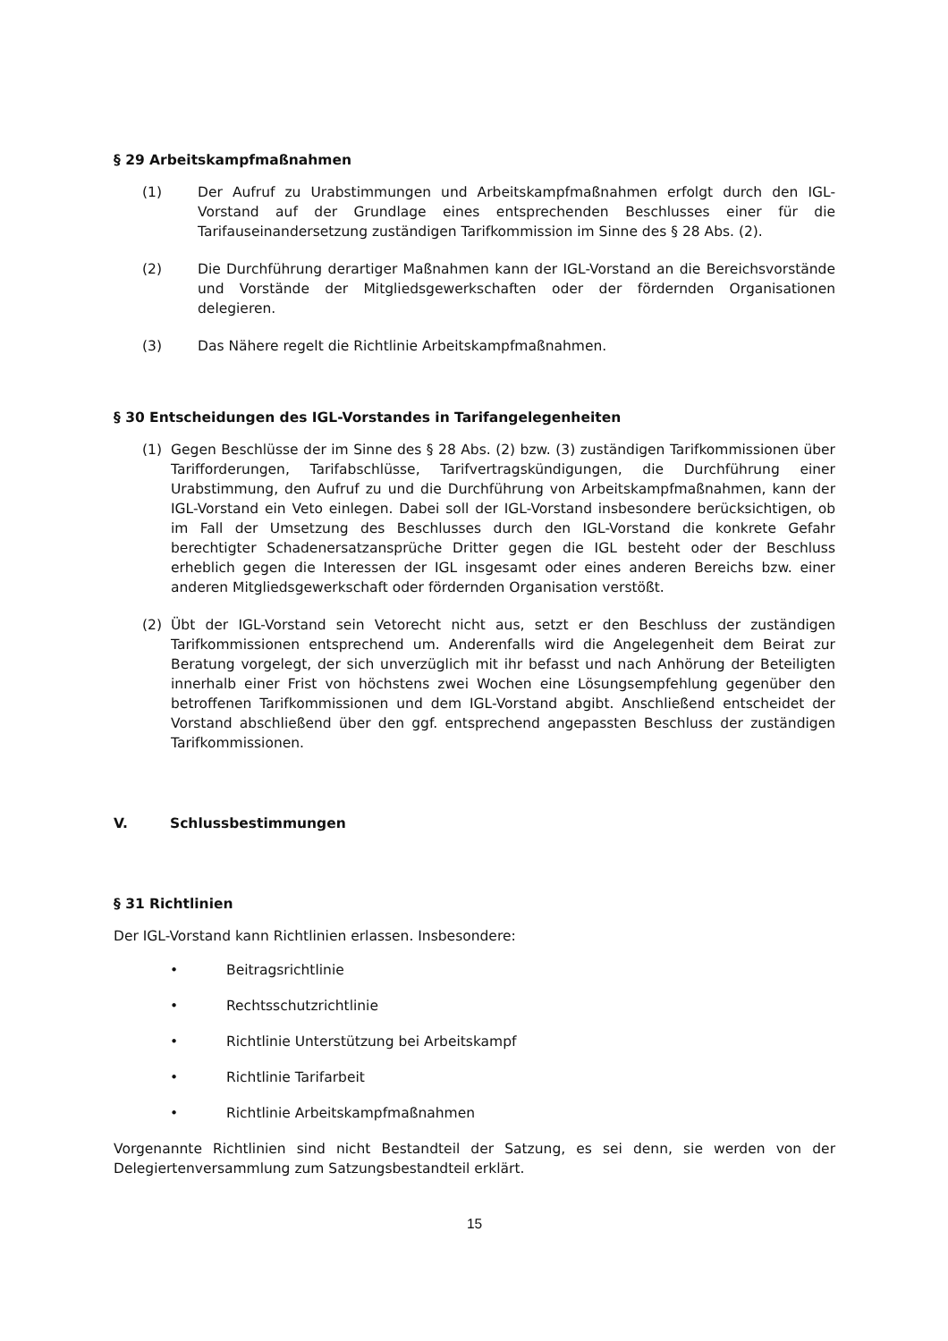§ 29 Arbeitskampfmaßnahmen
(1) Der Aufruf zu Urabstimmungen und Arbeitskampfmaßnahmen erfolgt durch den IGL-Vorstand auf der Grundlage eines entsprechenden Beschlusses einer für die Tarifauseinandersetzung zuständigen Tarifkommission im Sinne des § 28 Abs. (2).
(2) Die Durchführung derartiger Maßnahmen kann der IGL-Vorstand an die Bereichsvorstände und Vorstände der Mitgliedsgewerkschaften oder der fördernden Organisationen delegieren.
(3) Das Nähere regelt die Richtlinie Arbeitskampfmaßnahmen.
§ 30 Entscheidungen des IGL-Vorstandes in Tarifangelegenheiten
(1) Gegen Beschlüsse der im Sinne des § 28 Abs. (2) bzw. (3) zuständigen Tarifkommissionen über Tarifforderungen, Tarifabschlüsse, Tarifvertragskündigungen, die Durchführung einer Urabstimmung, den Aufruf zu und die Durchführung von Arbeitskampfmaßnahmen, kann der IGL-Vorstand ein Veto einlegen. Dabei soll der IGL-Vorstand insbesondere berücksichtigen, ob im Fall der Umsetzung des Beschlusses durch den IGL-Vorstand die konkrete Gefahr berechtigter Schadenersatzansprüche Dritter gegen die IGL besteht oder der Beschluss erheblich gegen die Interessen der IGL insgesamt oder eines anderen Bereichs bzw. einer anderen Mitgliedsgewerkschaft oder fördernden Organisation verstößt.
(2) Übt der IGL-Vorstand sein Vetorecht nicht aus, setzt er den Beschluss der zuständigen Tarifkommissionen entsprechend um. Anderenfalls wird die Angelegenheit dem Beirat zur Beratung vorgelegt, der sich unverzüglich mit ihr befasst und nach Anhörung der Beteiligten innerhalb einer Frist von höchstens zwei Wochen eine Lösungsempfehlung gegenüber den betroffenen Tarifkommissionen und dem IGL-Vorstand abgibt. Anschließend entscheidet der Vorstand abschließend über den ggf. entsprechend angepassten Beschluss der zuständigen Tarifkommissionen.
V. Schlussbestimmungen
§ 31 Richtlinien
Der IGL-Vorstand kann Richtlinien erlassen. Insbesondere:
• Beitragsrichtlinie
• Rechtsschutzrichtlinie
• Richtlinie Unterstützung bei Arbeitskampf
• Richtlinie Tarifarbeit
• Richtlinie Arbeitskampfmaßnahmen
Vorgenannte Richtlinien sind nicht Bestandteil der Satzung, es sei denn, sie werden von der Delegiertenversammlung zum Satzungsbestandteil erklärt.
15